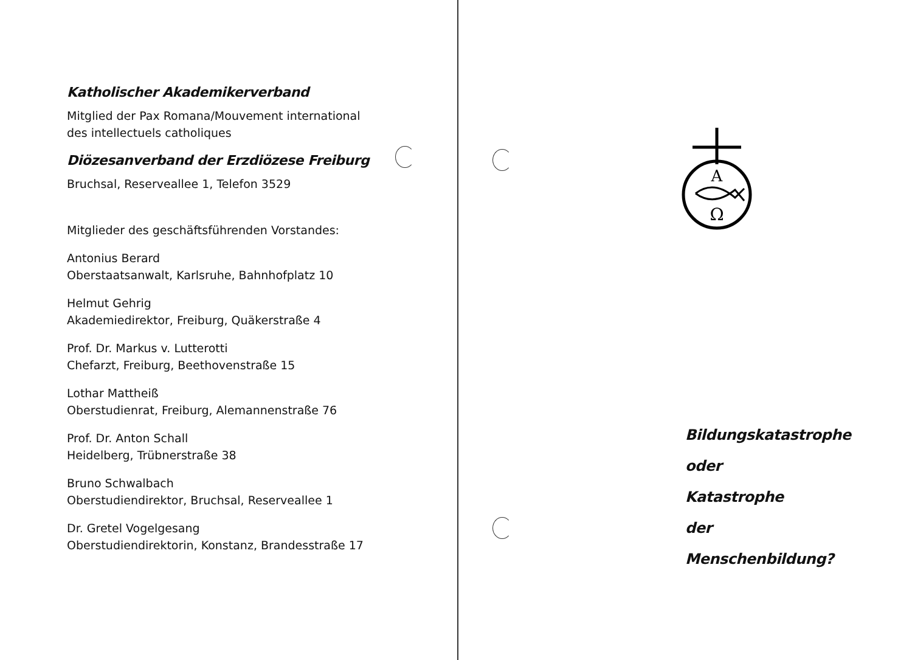Katholischer Akademikerverband
Mitglied der Pax Romana/Mouvement international
des intellectuels catholiques
Diözesanverband der Erzdiözese Freiburg
Bruchsal, Reserveallee 1, Telefon 3529
Mitglieder des geschäftsführenden Vorstandes:
Antonius Berard
Oberstaatsanwalt, Karlsruhe, Bahnhofplatz 10
Helmut Gehrig
Akademiedirektor, Freiburg, Quäkerstraße 4
Prof. Dr. Markus v. Lutterotti
Chefarzt, Freiburg, Beethovenstraße 15
Lothar Mattheiß
Oberstudienrat, Freiburg, Alemannenstraße 76
Prof. Dr. Anton Schall
Heidelberg, Trübnerstraße 38
Bruno Schwalbach
Oberstudiendirektor, Bruchsal, Reserveallee 1
Dr. Gretel Vogelgesang
Oberstudiendirektorin, Konstanz, Brandesstraße 17
A
Ω
Bildungskatastrophe
oder
Katastrophe
der
Menschenbildung?